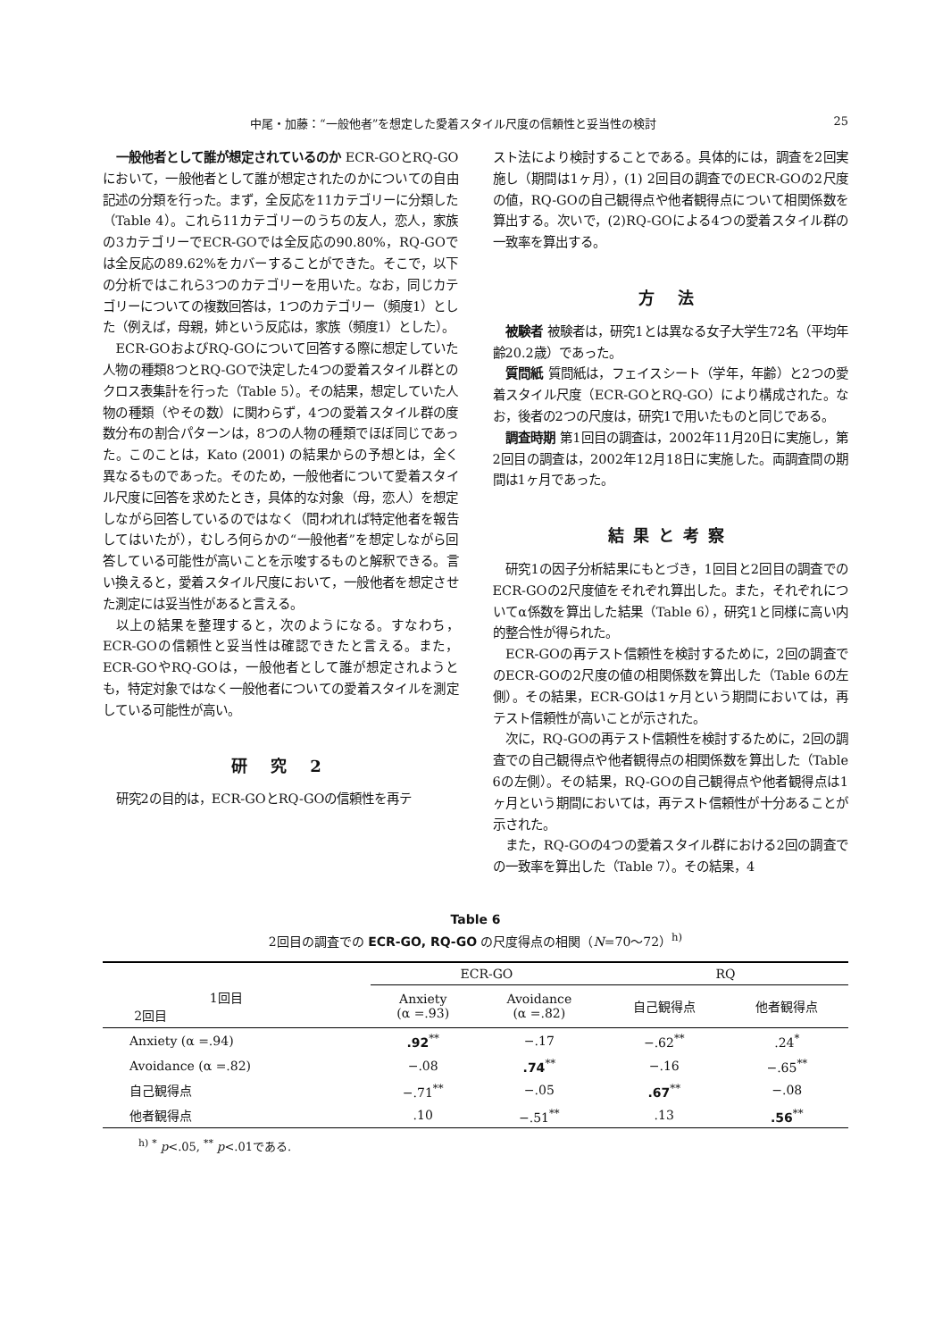中尾・加藤：“一般他者”を想定した愛着スタイル尺度の信頼性と妥当性の検討 25
一般他者として誰が想定されているのか ECR-GOとRQ-GOにおいて，一般他者として誰が想定されたのかについての自由記述の分類を行った。まず，全反応を11カテゴリーに分類した（Table 4）。これら11カテゴリーのうちの友人，恋人，家族の3カテゴリーでECR-GOでは全反応の90.80%，RQ-GOでは全反応の89.62%をカバーすることができた。そこで，以下の分析ではこれら3つのカテゴリーを用いた。なお，同じカテゴリーについての複数回答は，1つのカテゴリー（頻度1）とした（例えば，母親，姉という反応は，家族（頻度1）とした）。
ECR-GOおよびRQ-GOについて回答する際に想定していた人物の種類8つとRQ-GOで決定した4つの愛着スタイル群とのクロス表集計を行った（Table 5）。その結果，想定していた人物の種類（やその数）に関わらず，4つの愛着スタイル群の度数分布の割合パターンは，8つの人物の種類でほぼ同じであった。このことは，Kato (2001) の結果からの予想とは，全く異なるものであった。そのため，一般他者について愛着スタイル尺度に回答を求めたとき，具体的な対象（母，恋人）を想定しながら回答しているのではなく（問われれば特定他者を報告してはいたが），むしろ何らかの“一般他者”を想定しながら回答している可能性が高いことを示唆するものと解釈できる。言い換えると，愛着スタイル尺度において，一般他者を想定させた測定には妥当性があると言える。
以上の結果を整理すると，次のようになる。すなわち，ECR-GOの信頼性と妥当性は確認できたと言える。また，ECR-GOやRQ-GOは，一般他者として誰が想定されようとも，特定対象ではなく一般他者についての愛着スタイルを測定している可能性が高い。
研 究 2
研究2の目的は，ECR-GOとRQ-GOの信頼性を再テ
スト法により検討することである。具体的には，調査を2回実施し（期間は1ヶ月），(1) 2回目の調査でのECR-GOの2尺度の値，RQ-GOの自己観得点や他者観得点について相関係数を算出する。次いで，(2)RQ-GOによる4つの愛着スタイル群の一致率を算出する。
方 法
被験者 被験者は，研究1とは異なる女子大学生72名（平均年齢20.2歳）であった。
質問紙 質問紙は，フェイスシート（学年，年齢）と2つの愛着スタイル尺度（ECR-GOとRQ-GO）により構成された。なお，後者の2つの尺度は，研究1で用いたものと同じである。
調査時期 第1回目の調査は，2002年11月20日に実施し，第2回目の調査は，2002年12月18日に実施した。両調査間の期間は1ヶ月であった。
結果と考察
研究1の因子分析結果にもとづき，1回目と2回目の調査でのECR-GOの2尺度値をそれぞれ算出した。また，それぞれについてα係数を算出した結果（Table 6），研究1と同様に高い内的整合性が得られた。
ECR-GOの再テスト信頼性を検討するために，2回の調査でのECR-GOの2尺度の値の相関係数を算出した（Table 6の左側）。その結果，ECR-GOは1ヶ月という期間においては，再テスト信頼性が高いことが示された。
次に，RQ-GOの再テスト信頼性を検討するために，2回の調査での自己観得点や他者観得点の相関係数を算出した（Table 6の左側）。その結果，RQ-GOの自己観得点や他者観得点は1ヶ月という期間においては，再テスト信頼性が十分あることが示された。
また，RQ-GOの4つの愛着スタイル群における2回の調査での一致率を算出した（Table 7）。その結果，4
Table 6
2回目の調査での ECR-GO, RQ-GO の尺度得点の相関（N=70～72）<sup>h)</sup>
| | ECR-GO | | RQ | |
| --- | --- | --- | --- | --- |
| 1回目 2回目 | Anxiety (α =.93) | Avoidance (α =.82) | 自己観得点 | 他者観得点 |
| Anxiety (α =.94) | .92<sup>**</sup> | −.17 | −.62<sup>**</sup> | .24<sup>*</sup> |
| Avoidance (α =.82) | −.08 | .74<sup>**</sup> | −.16 | −.65<sup>**</sup> |
| 自己観得点 | −.71<sup>**</sup> | −.05 | .67<sup>**</sup> | −.08 |
| 他者観得点 | .10 | −.51<sup>**</sup> | .13 | .56<sup>**</sup> |
<sup>h)</sup> <sup>*</sup> p<.05, <sup>**</sup> p<.01である.